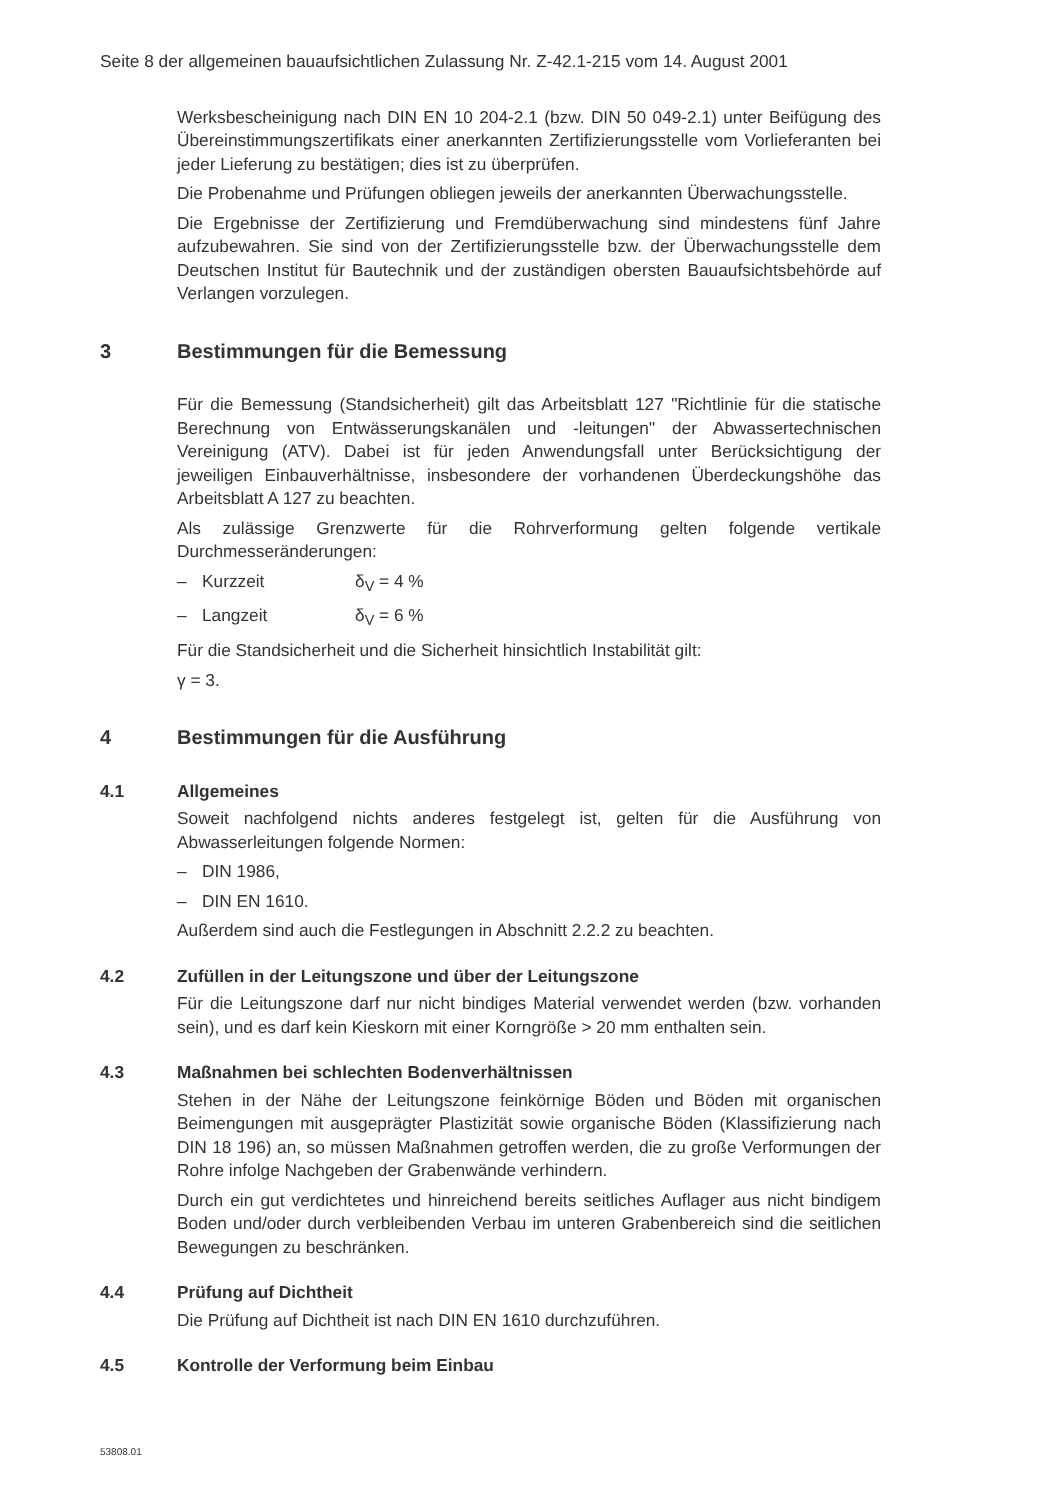Seite 8 der allgemeinen bauaufsichtlichen Zulassung Nr. Z-42.1-215 vom 14. August 2001
Werksbescheinigung nach DIN EN 10 204-2.1 (bzw. DIN 50 049-2.1) unter Beifügung des Übereinstimmungszertifikats einer anerkannten Zertifizierungsstelle vom Vorlieferanten bei jeder Lieferung zu bestätigen; dies ist zu überprüfen.
Die Probenahme und Prüfungen obliegen jeweils der anerkannten Überwachungsstelle.
Die Ergebnisse der Zertifizierung und Fremdüberwachung sind mindestens fünf Jahre aufzubewahren. Sie sind von der Zertifizierungsstelle bzw. der Überwachungsstelle dem Deutschen Institut für Bautechnik und der zuständigen obersten Bauaufsichtsbehörde auf Verlangen vorzulegen.
3 Bestimmungen für die Bemessung
Für die Bemessung (Standsicherheit) gilt das Arbeitsblatt 127 "Richtlinie für die statische Berechnung von Entwässerungskanälen und -leitungen" der Abwassertechnischen Vereinigung (ATV). Dabei ist für jeden Anwendungsfall unter Berücksichtigung der jeweiligen Einbauverhältnisse, insbesondere der vorhandenen Überdeckungshöhe das Arbeitsblatt A 127 zu beachten.
Als zulässige Grenzwerte für die Rohrverformung gelten folgende vertikale Durchmesseränderungen:
– Kurzzeit δ<sub>V</sub> = 4 %
– Langzeit δ<sub>V</sub> = 6 %
Für die Standsicherheit und die Sicherheit hinsichtlich Instabilität gilt:
γ = 3.
4 Bestimmungen für die Ausführung
4.1 Allgemeines
Soweit nachfolgend nichts anderes festgelegt ist, gelten für die Ausführung von Abwasserleitungen folgende Normen:
– DIN 1986,
– DIN EN 1610.
Außerdem sind auch die Festlegungen in Abschnitt 2.2.2 zu beachten.
4.2 Zufüllen in der Leitungszone und über der Leitungszone
Für die Leitungszone darf nur nicht bindiges Material verwendet werden (bzw. vorhanden sein), und es darf kein Kieskorn mit einer Korngröße > 20 mm enthalten sein.
4.3 Maßnahmen bei schlechten Bodenverhältnissen
Stehen in der Nähe der Leitungszone feinkörnige Böden und Böden mit organischen Beimengungen mit ausgeprägter Plastizität sowie organische Böden (Klassifizierung nach DIN 18 196) an, so müssen Maßnahmen getroffen werden, die zu große Verformungen der Rohre infolge Nachgeben der Grabenwände verhindern.
Durch ein gut verdichtetes und hinreichend bereits seitliches Auflager aus nicht bindigem Boden und/oder durch verbleibenden Verbau im unteren Grabenbereich sind die seitlichen Bewegungen zu beschränken.
4.4 Prüfung auf Dichtheit
Die Prüfung auf Dichtheit ist nach DIN EN 1610 durchzuführen.
4.5 Kontrolle der Verformung beim Einbau
53808.01